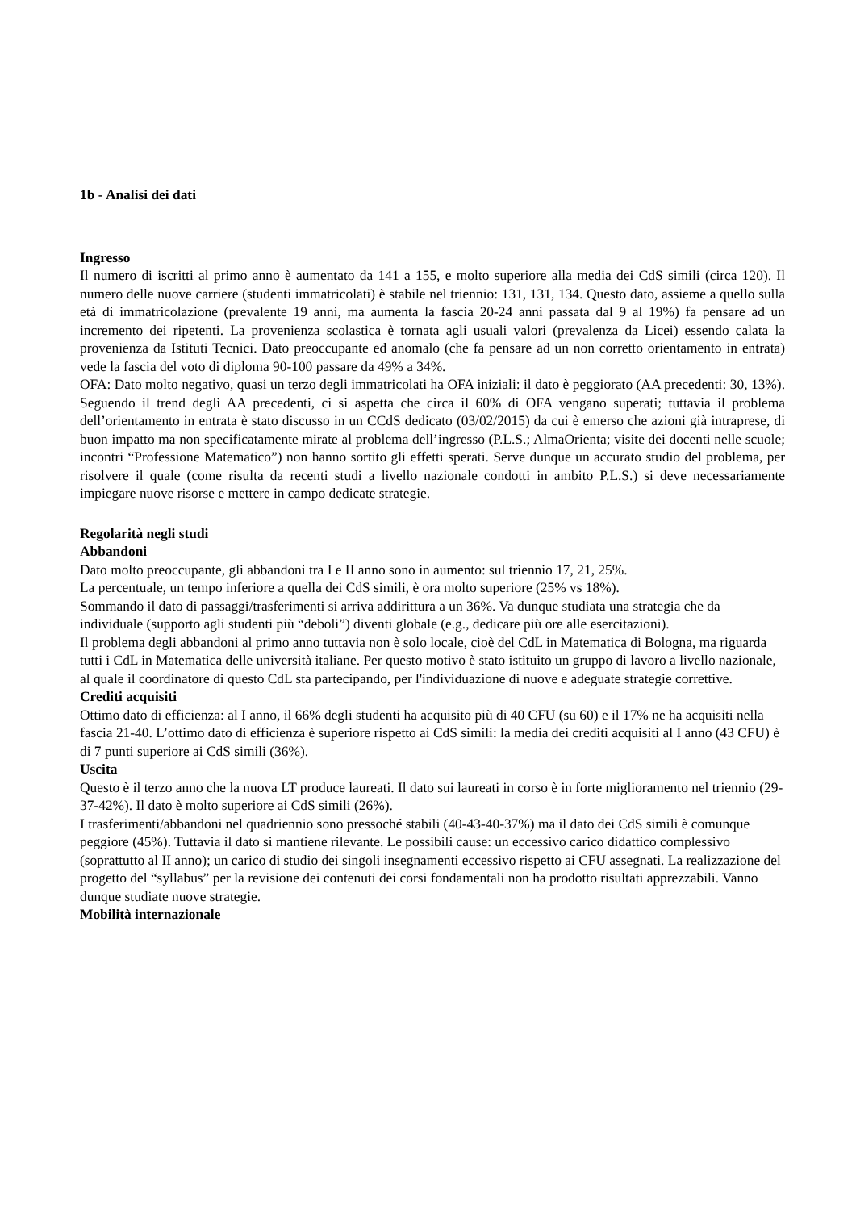1b - Analisi dei dati
Ingresso
Il numero di iscritti al primo anno è aumentato da 141 a 155, e molto superiore alla media dei CdS simili (circa 120). Il numero delle nuove carriere (studenti immatricolati) è stabile nel triennio: 131, 131, 134. Questo dato, assieme a quello sulla età di immatricolazione (prevalente 19 anni, ma aumenta la fascia 20-24 anni passata dal 9 al 19%) fa pensare ad un incremento dei ripetenti. La provenienza scolastica è tornata agli usuali valori (prevalenza da Licei) essendo calata la provenienza da Istituti Tecnici. Dato preoccupante ed anomalo (che fa pensare ad un non corretto orientamento in entrata) vede la fascia del voto di diploma 90-100 passare da 49% a 34%.
OFA: Dato molto negativo, quasi un terzo degli immatricolati ha OFA iniziali: il dato è peggiorato (AA precedenti: 30, 13%). Seguendo il trend degli AA precedenti, ci si aspetta che circa il 60% di OFA vengano superati; tuttavia il problema dell’orientamento in entrata è stato discusso in un CCdS dedicato (03/02/2015) da cui è emerso che azioni già intraprese, di buon impatto ma non specificatamente mirate al problema dell’ingresso (P.L.S.; AlmaOrienta; visite dei docenti nelle scuole; incontri “Professione Matematico”) non hanno sortito gli effetti sperati. Serve dunque un accurato studio del problema, per risolvere il quale (come risulta da recenti studi a livello nazionale condotti in ambito P.L.S.) si deve necessariamente impiegare nuove risorse e mettere in campo dedicate strategie.
Regolarità negli studi
Abbandoni
Dato molto preoccupante, gli abbandoni tra I e II anno sono in aumento: sul triennio 17, 21, 25%.
La percentuale, un tempo inferiore a quella dei CdS simili, è ora molto superiore (25% vs 18%).
Sommando il dato di passaggi/trasferimenti si arriva addirittura a un 36%. Va dunque studiata una strategia che da individuale (supporto agli studenti più “deboli”) diventi globale (e.g., dedicare più ore alle esercitazioni).
Il problema degli abbandoni al primo anno tuttavia non è solo locale, cioè del CdL in Matematica di Bologna, ma riguarda tutti i CdL in Matematica delle università italiane. Per questo motivo è stato istituito un gruppo di lavoro a livello nazionale, al quale il coordinatore di questo CdL sta partecipando, per l'individuazione di nuove e adeguate strategie correttive.
Crediti acquisiti
Ottimo dato di efficienza: al I anno, il 66% degli studenti ha acquisito più di 40 CFU (su 60) e il 17% ne ha acquisiti nella fascia 21-40. L’ottimo dato di efficienza è superiore rispetto ai CdS simili: la media dei crediti acquisiti al I anno (43 CFU) è di 7 punti superiore ai CdS simili (36%).
Uscita
Questo è il terzo anno che la nuova LT produce laureati. Il dato sui laureati in corso è in forte miglioramento nel triennio (29-37-42%). Il dato è molto superiore ai CdS simili (26%).
I trasferimenti/abbandoni nel quadriennio sono pressoché stabili (40-43-40-37%) ma il dato dei CdS simili è comunque peggiore (45%). Tuttavia il dato si mantiene rilevante. Le possibili cause: un eccessivo carico didattico complessivo (soprattutto al II anno); un carico di studio dei singoli insegnamenti eccessivo rispetto ai CFU assegnati. La realizzazione del progetto del “syllabus” per la revisione dei contenuti dei corsi fondamentali non ha prodotto risultati apprezzabili. Vanno dunque studiate nuove strategie.
Mobilità internazionale